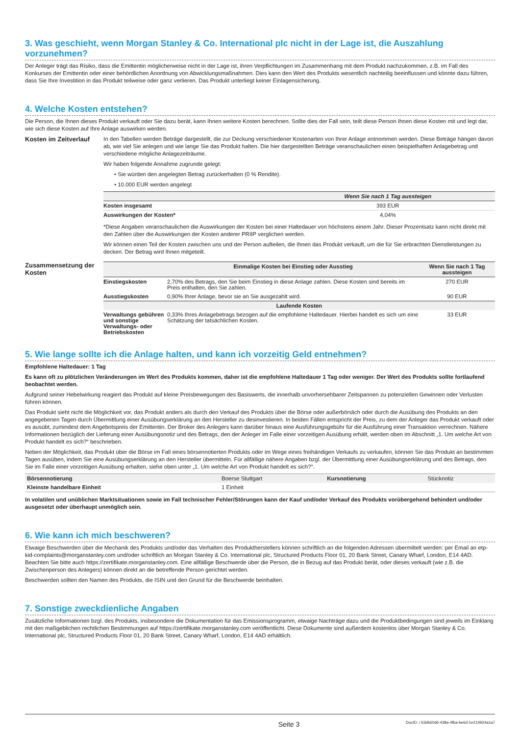3. Was geschieht, wenn Morgan Stanley & Co. International plc nicht in der Lage ist, die Auszahlung vorzunehmen?
Der Anleger trägt das Risiko, dass die Emittentin möglicherweise nicht in der Lage ist, ihren Verpflichtungen im Zusammenhang mit dem Produkt nachzukommen, z.B. im Fall des Konkurses der Emittentin oder einer behördlichen Anordnung von Abwicklungsmaßnahmen. Dies kann den Wert des Produkts wesentlich nachteilig beeinflussen und könnte dazu führen, dass Sie Ihre Investition in das Produkt teilweise oder ganz verlieren. Das Produkt unterliegt keiner Einlagensicherung.
4. Welche Kosten entstehen?
Die Person, die Ihnen dieses Produkt verkauft oder Sie dazu berät, kann Ihnen weitere Kosten berechnen. Sollte dies der Fall sein, teilt diese Person Ihnen diese Kosten mit und legt dar, wie sich diese Kosten auf Ihre Anlage auswirken werden.
Kosten im Zeitverlauf
In den Tabellen werden Beträge dargestellt, die zur Deckung verschiedener Kostenarten von Ihrer Anlage entnommen werden. Diese Beträge hängen davon ab, wie viel Sie anlegen und wie lange Sie das Produkt halten. Die hier dargestellten Beträge veranschaulichen einen beispielhaften Anlagebetrag und verschiedene mögliche Anlagezeiträume.
Wir haben folgende Annahme zugrunde gelegt:
• Sie würden den angelegten Betrag zurückerhalten (0 % Rendite).
• 10.000 EUR werden angelegt
| | Wenn Sie nach 1 Tag aussteigen |
| --- | --- |
| Kosten insgesamt | 393 EUR |
| Auswirkungen der Kosten* | 4,04% |
*Diese Angaben veranschaulichen die Auswirkungen der Kosten bei einer Haltedauer von höchstens einem Jahr. Dieser Prozentsatz kann nicht direkt mit den Zahlen über die Auswirkungen der Kosten anderer PRIIP verglichen werden.
Wir können einen Teil der Kosten zwischen uns und der Person aufteilen, die Ihnen das Produkt verkauft, um die für Sie erbrachten Dienstleistungen zu decken. Der Betrag wird Ihnen mitgeteilt.
Zusammensetzung der Kosten
| | Einmalige Kosten bei Einstieg oder Ausstieg | Wenn Sie nach 1 Tag aussteigen |
| --- | --- | --- |
| Einstiegskosten | 2,70% des Betrags, den Sie beim Einstieg in diese Anlage zahlen. Diese Kosten sind bereits im Preis enthalten, den Sie zahlen. | 270 EUR |
| Ausstiegskosten | 0,90% Ihrer Anlage, bevor sie an Sie ausgezahlt wird. | 90 EUR |
| Laufende Kosten | | |
| Verwaltungs gebühren und sonstige Verwaltungs- oder Betriebskosten | 0,33% Ihres Anlagebetrags bezogen auf die empfohlene Haltedauer. Hierbei handelt es sich um eine Schätzung der tatsächlichen Kosten. | 33 EUR |
5. Wie lange sollte ich die Anlage halten, und kann ich vorzeitig Geld entnehmen?
Empfohlene Haltedauer: 1 Tag
Es kann oft zu plötzlichen Veränderungen im Wert des Produkts kommen, daher ist die empfohlene Haltedauer 1 Tag oder weniger. Der Wert des Produkts sollte fortlaufend beobachtet werden.
Aufgrund seiner Hebelwirkung reagiert das Produkt auf kleine Preisbewegungen des Basiswerts, die innerhalb unvorhersehbarer Zeitspannen zu potenziellen Gewinnen oder Verlusten führen können.
Das Produkt sieht nicht die Möglichkeit vor, das Produkt anders als durch den Verkauf des Produkts über die Börse oder außerbörslich oder durch die Ausübung des Produkts an den angegebenen Tagen durch Übermittlung einer Ausübungserklärung an den Hersteller zu desinvestieren. In beiden Fällen entspricht der Preis, zu dem der Anleger das Produkt verkauft oder es ausübt, zumindest dem Angebotspreis der Emittentin. Der Broker des Anlegers kann darüber hinaus eine Ausführungsgebühr für die Ausführung einer Transaktion verrechnen. Nähere Informationen bezüglich der Lieferung einer Ausübungsnotiz und des Betrags, den der Anleger im Falle einer vorzeitigen Ausübung erhält, werden oben im Abschnitt „1. Um welche Art von Produkt handelt es sich?“ beschrieben.
Neben der Möglichkeit, das Produkt über die Börse im Fall eines börsennotierten Produkts oder im Wege eines freihändigen Verkaufs zu verkaufen, können Sie das Produkt an bestimmten Tagen ausüben, indem Sie eine Ausübungserklärung an den Hersteller übermitteln. Für allfällige nähere Angaben bzgl. der Übermittlung einer Ausübungserklärung und des Betrags, den Sie im Falle einer vorzeitigen Ausübung erhalten, siehe oben unter „1. Um welche Art von Produkt handelt es sich?“.
| Börsennotierung | Boerse Stuttgart | Kursnotierung | Stücknotiz |
| Kleinste handelbare Einheit | 1 Einheit | | |
In volatilen und unüblichen Marktsituationen sowie im Fall technischer Fehler/Störungen kann der Kauf und/oder Verkauf des Produkts vorübergehend behindert und/oder ausgesetzt oder überhaupt unmöglich sein.
6. Wie kann ich mich beschweren?
Etwaige Beschwerden über die Mechanik des Produkts und/oder das Verhalten des Produktherstellers können schriftlich an die folgenden Adressen übermittelt werden: per Email an etp-kid-complaints@morganstanley.com und/oder schriftlich an Morgan Stanley & Co. International plc, Structured Products Floor 01, 20 Bank Street, Canary Wharf, London, E14 4AD. Beachten Sie bitte auch https://zertifikate.morganstanley.com. Eine allfällige Beschwerde über die Person, die in Bezug auf das Produkt berät, oder dieses verkauft (wie z.B. die Zwischenperson des Anlegers) können direkt an die betreffende Person gerichtet werden.
Beschwerden sollten den Namen des Produkts, die ISIN und den Grund für die Beschwerde beinhalten.
7. Sonstige zweckdienliche Angaben
Zusätzliche Informationen bzgl. des Produkts, insbesondere die Dokumentation für das Emissionsprogramm, etwaige Nachträge dazu und die Produktbedingungen sind jeweils im Einklang mit den maßgeblichen rechtlichen Bestimmungen auf https://zertifikate.morganstanley.com veröffentlicht. Diese Dokumente sind außerdem kostenlos über Morgan Stanley & Co. International plc, Structured Products Floor 01, 20 Bank Street, Canary Wharf, London, E14 4AD erhältlich.
Seite 3 DocID: / 63db60d6-438a-4fba-be6d-1e214924a1a7